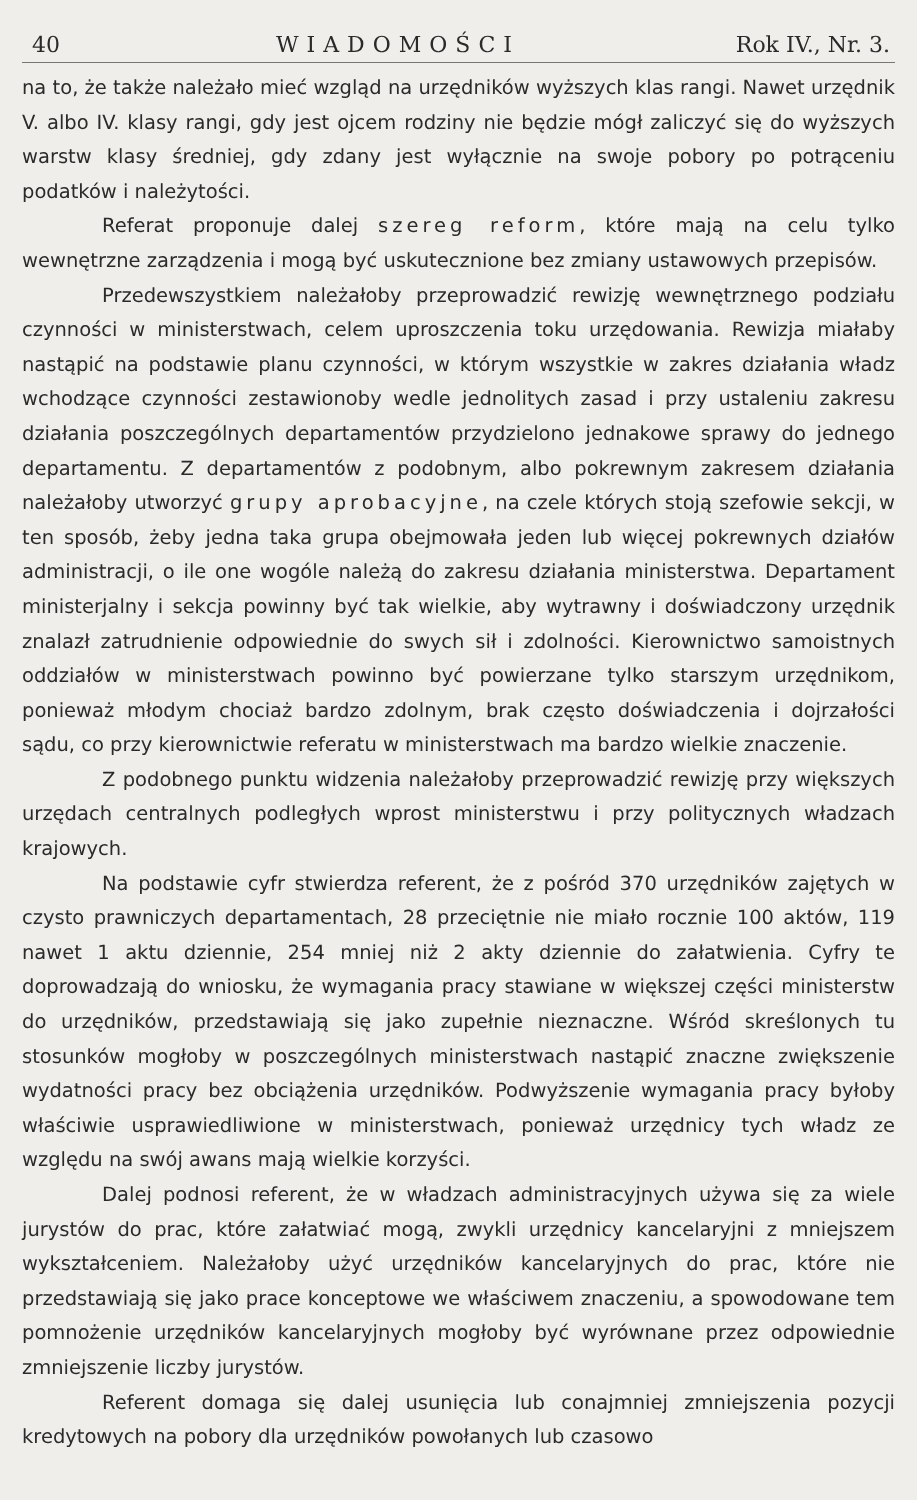40 WIADOMOŚCI Rok IV., Nr. 3.
na to, że także należało mieć wzgląd na urzędników wyższych klas rangi. Nawet urzędnik V. albo IV. klasy rangi, gdy jest ojcem rodziny nie będzie mógł zaliczyć się do wyższych warstw klasy średniej, gdy zdany jest wyłącznie na swoje pobory po potrąceniu podatków i należytości.
Referat proponuje dalej szereg reform, które mają na celu tylko wewnętrzne zarządzenia i mogą być uskutecznione bez zmiany ustawowych przepisów.
Przedewszystkiem należałoby przeprowadzić rewizję wewnętrznego podziału czynności w ministerstwach, celem uproszczenia toku urzędowania. Rewizja miałaby nastąpić na podstawie planu czynności, w którym wszystkie w zakres działania władz wchodzące czynności zestawionoby wedle jednolitych zasad i przy ustaleniu zakresu działania poszczególnych departamentów przydzielono jednakowe sprawy do jednego departamentu. Z departamentów z podobnym, albo pokrewnym zakresem działania należałoby utworzyć grupy aprobacyjne, na czele których stoją szefowie sekcji, w ten sposób, żeby jedna taka grupa obejmowała jeden lub więcej pokrewnych działów administracji, o ile one wogóle należą do zakresu działania ministerstwa. Departament ministerjalny i sekcja powinny być tak wielkie, aby wytrawny i doświadczony urzędnik znalazł zatrudnienie odpowiednie do swych sił i zdolności. Kierownictwo samoistnych oddziałów w ministerstwach powinno być powierzane tylko starszym urzędnikom, ponieważ młodym chociaż bardzo zdolnym, brak często doświadczenia i dojrzałości sądu, co przy kierownictwie referatu w ministerstwach ma bardzo wielkie znaczenie.
Z podobnego punktu widzenia należałoby przeprowadzić rewizję przy większych urzędach centralnych podległych wprost ministerstwu i przy politycznych władzach krajowych.
Na podstawie cyfr stwierdza referent, że z pośród 370 urzędników zajętych w czysto prawniczych departamentach, 28 przeciętnie nie miało rocznie 100 aktów, 119 nawet 1 aktu dziennie, 254 mniej niż 2 akty dziennie do załatwienia. Cyfry te doprowadzają do wniosku, że wymagania pracy stawiane w większej części ministerstw do urzędników, przedstawiają się jako zupełnie nieznaczne. Wśród skreślonych tu stosunków mogłoby w poszczególnych ministerstwach nastąpić znaczne zwiększenie wydatności pracy bez obciążenia urzędników. Podwyższenie wymagania pracy byłoby właściwie usprawiedliwione w ministerstwach, ponieważ urzędnicy tych władz ze względu na swój awans mają wielkie korzyści.
Dalej podnosi referent, że w władzach administracyjnych używa się za wiele jurystów do prac, które załatwiać mogą, zwykli urzędnicy kancelaryjni z mniejszem wykształceniem. Należałoby użyć urzędników kancelaryjnych do prac, które nie przedstawiają się jako prace konceptowe we właściwem znaczeniu, a spowodowane tem pomnożenie urzędników kancelaryjnych mogłoby być wyrównane przez odpowiednie zmniejszenie liczby jurystów.
Referent domaga się dalej usunięcia lub conajmniej zmniejszenia pozycji kredytowych na pobory dla urzędników powołanych lub czasowo